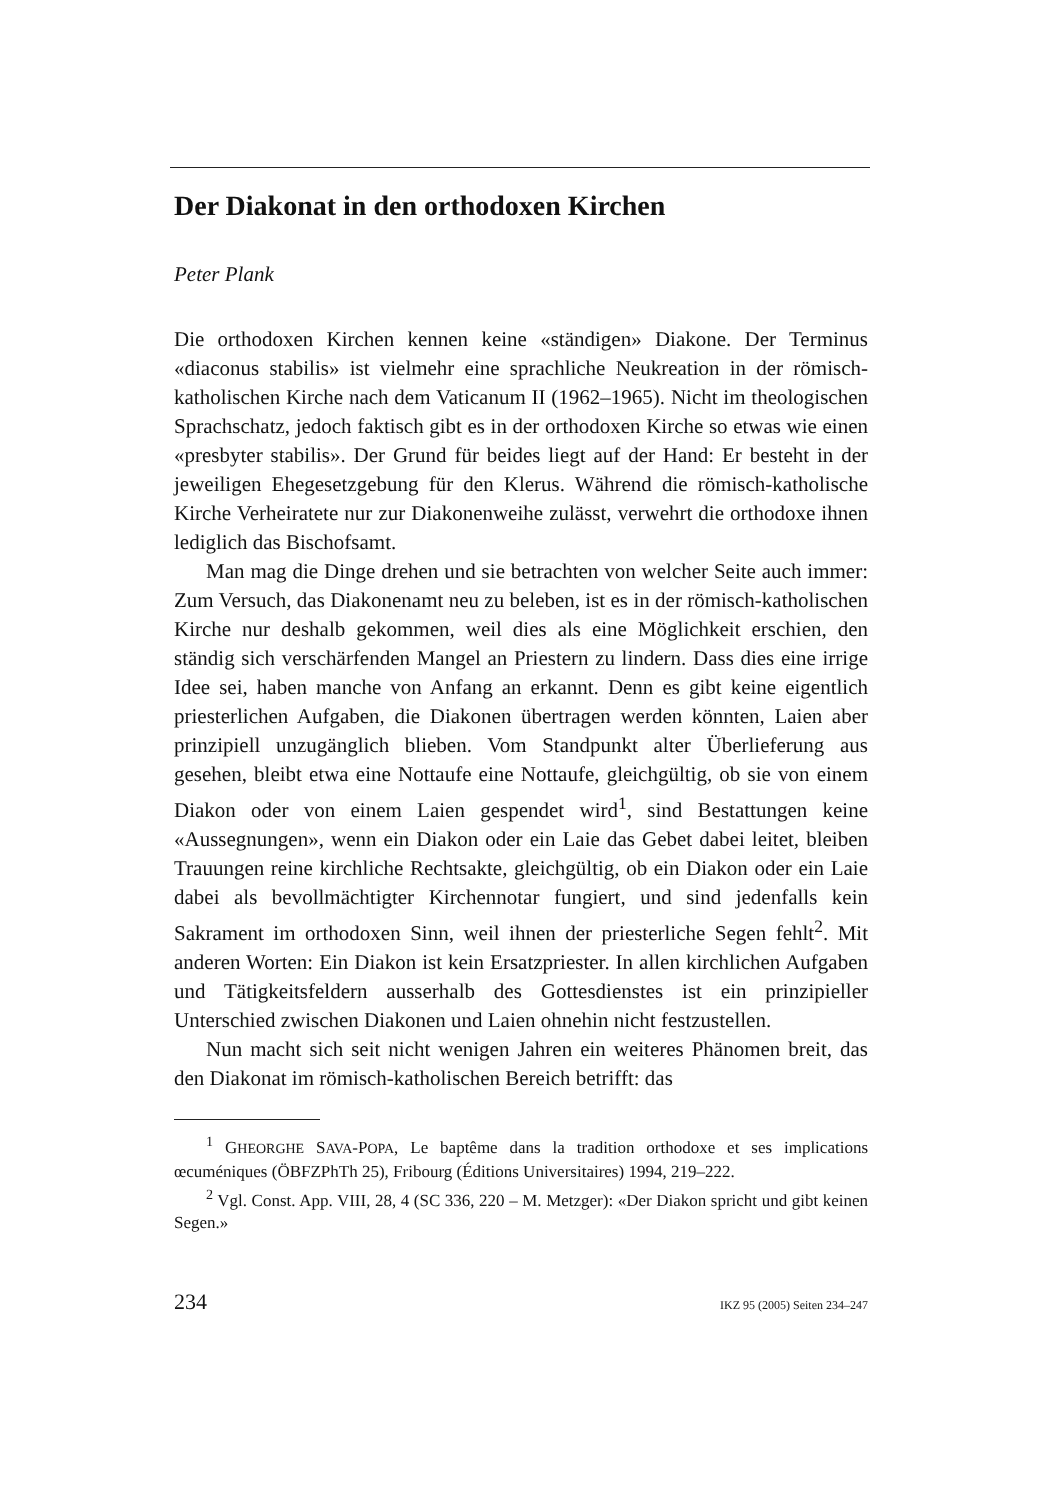Der Diakonat in den orthodoxen Kirchen
Peter Plank
Die orthodoxen Kirchen kennen keine «ständigen» Diakone. Der Terminus «diaconus stabilis» ist vielmehr eine sprachliche Neukreation in der römisch-katholischen Kirche nach dem Vaticanum II (1962–1965). Nicht im theologischen Sprachschatz, jedoch faktisch gibt es in der orthodoxen Kirche so etwas wie einen «presbyter stabilis». Der Grund für beides liegt auf der Hand: Er besteht in der jeweiligen Ehegesetzgebung für den Klerus. Während die römisch-katholische Kirche Verheiratete nur zur Diakonenweihe zulässt, verwehrt die orthodoxe ihnen lediglich das Bischofsamt.
Man mag die Dinge drehen und sie betrachten von welcher Seite auch immer: Zum Versuch, das Diakonenamt neu zu beleben, ist es in der römisch-katholischen Kirche nur deshalb gekommen, weil dies als eine Möglichkeit erschien, den ständig sich verschärfenden Mangel an Priestern zu lindern. Dass dies eine irrige Idee sei, haben manche von Anfang an erkannt. Denn es gibt keine eigentlich priesterlichen Aufgaben, die Diakonen übertragen werden könnten, Laien aber prinzipiell unzugänglich blieben. Vom Standpunkt alter Überlieferung aus gesehen, bleibt etwa eine Nottaufe eine Nottaufe, gleichgültig, ob sie von einem Diakon oder von einem Laien gespendet wird<sup>1</sup>, sind Bestattungen keine «Aussegnungen», wenn ein Diakon oder ein Laie das Gebet dabei leitet, bleiben Trauungen reine kirchliche Rechtsakte, gleichgültig, ob ein Diakon oder ein Laie dabei als bevollmächtigter Kirchennotar fungiert, und sind jedenfalls kein Sakrament im orthodoxen Sinn, weil ihnen der priesterliche Segen fehlt<sup>2</sup>. Mit anderen Worten: Ein Diakon ist kein Ersatzpriester. In allen kirchlichen Aufgaben und Tätigkeitsfeldern ausserhalb des Gottesdienstes ist ein prinzipieller Unterschied zwischen Diakonen und Laien ohnehin nicht festzustellen.
Nun macht sich seit nicht wenigen Jahren ein weiteres Phänomen breit, das den Diakonat im römisch-katholischen Bereich betrifft: das
<sup>1</sup> GHEORGHE SAVA-POPA, Le baptême dans la tradition orthodoxe et ses implications œcuméniques (ÖBFZPhTh 25), Fribourg (Éditions Universitaires) 1994, 219–222.
<sup>2</sup> Vgl. Const. App. VIII, 28, 4 (SC 336, 220 – M. Metzger): «Der Diakon spricht und gibt keinen Segen.»
234 IKZ 95 (2005) Seiten 234–247